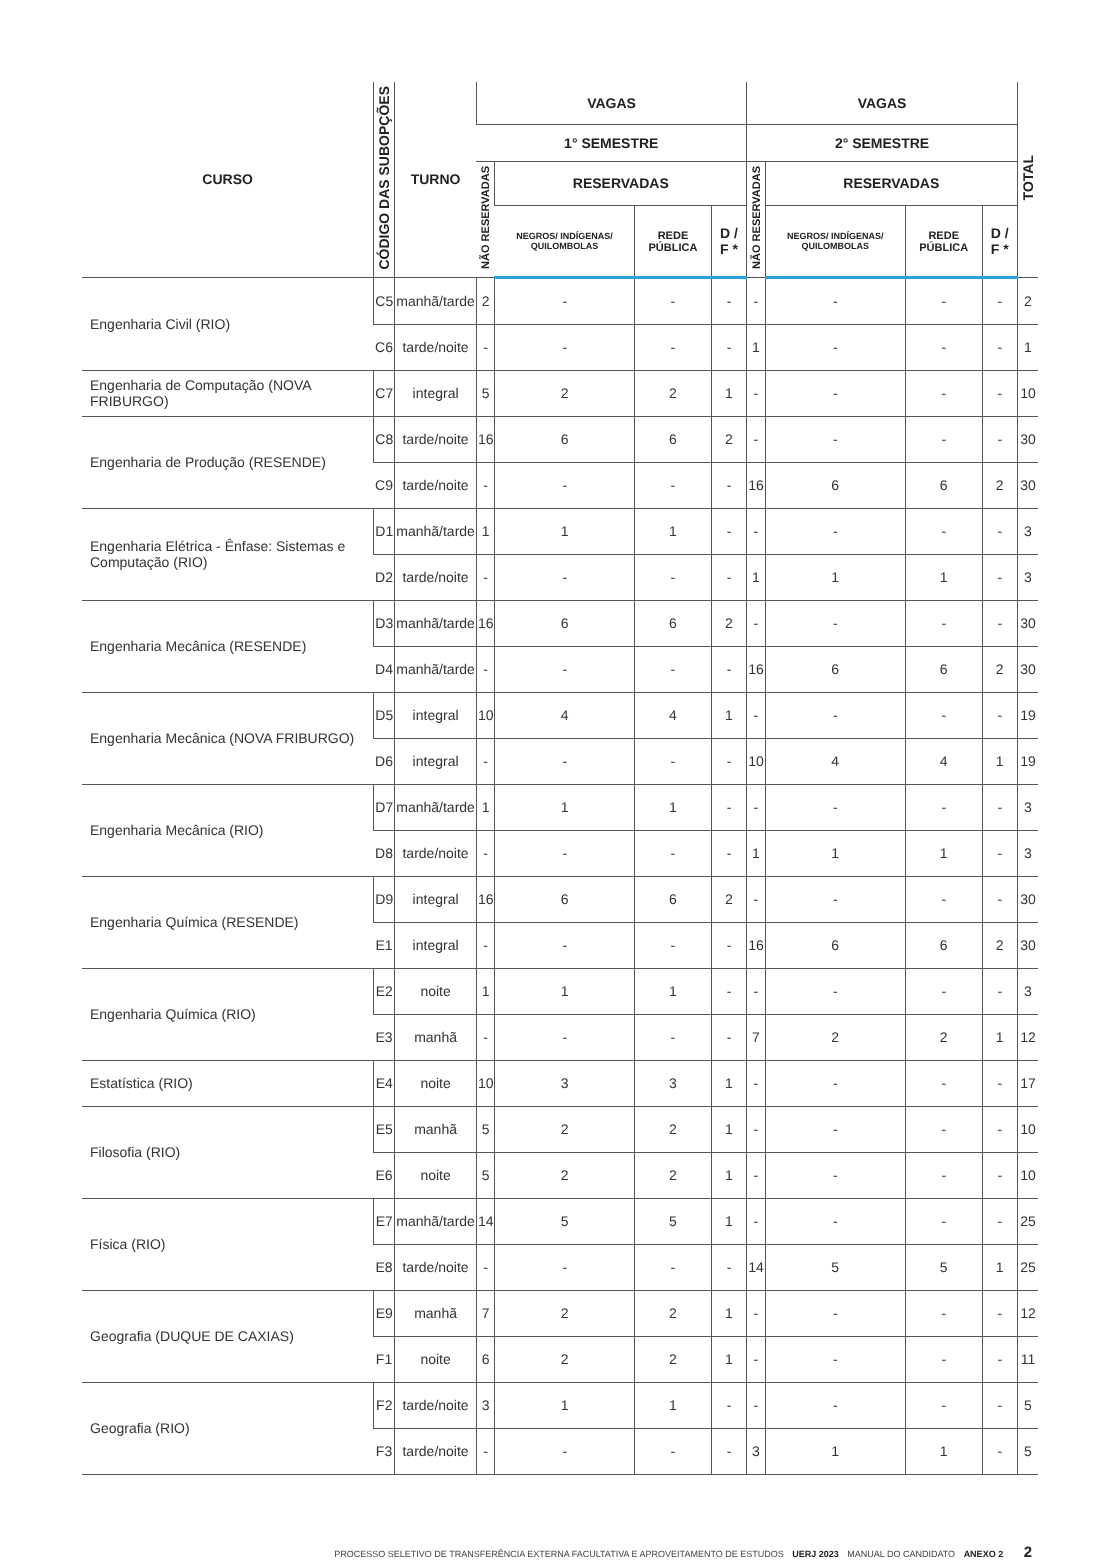| CURSO | CÓDIGO DAS SUBOPÇÕES | TURNO | VAGAS | | | | VAGAS | | | | TOTAL |
| --- | --- | --- | --- | --- | --- | --- | --- | --- | --- | --- | --- |
| | | | 1° SEMESTRE | | | | 2° SEMESTRE | | | | |
| | | | NÃO RESERVADAS | RESERVADAS | | | NÃO RESERVADAS | RESERVADAS | | | |
| | | | | NEGROS/ INDÍGENAS/ QUILOMBOLAS | REDE PÚBLICA | D / F * | | NEGROS/ INDÍGENAS/ QUILOMBOLAS | REDE PÚBLICA | D / F * | |
| Engenharia Civil (RIO) | C5 | manhã/tarde | 2 | - | - | - | - | - | - | - | 2 |
| | C6 | tarde/noite | - | - | - | - | 1 | - | - | - | 1 |
| Engenharia de Computação (NOVA FRIBURGO) | C7 | integral | 5 | 2 | 2 | 1 | - | - | - | - | 10 |
| Engenharia de Produção (RESENDE) | C8 | tarde/noite | 16 | 6 | 6 | 2 | - | - | - | - | 30 |
| | C9 | tarde/noite | - | - | - | - | 16 | 6 | 6 | 2 | 30 |
| Engenharia Elétrica - Ênfase: Sistemas e Computação (RIO) | D1 | manhã/tarde | 1 | 1 | 1 | - | - | - | - | - | 3 |
| | D2 | tarde/noite | - | - | - | - | 1 | 1 | 1 | - | 3 |
| Engenharia Mecânica (RESENDE) | D3 | manhã/tarde | 16 | 6 | 6 | 2 | - | - | - | - | 30 |
| | D4 | manhã/tarde | - | - | - | - | 16 | 6 | 6 | 2 | 30 |
| Engenharia Mecânica (NOVA FRIBURGO) | D5 | integral | 10 | 4 | 4 | 1 | - | - | - | - | 19 |
| | D6 | integral | - | - | - | - | 10 | 4 | 4 | 1 | 19 |
| Engenharia Mecânica (RIO) | D7 | manhã/tarde | 1 | 1 | 1 | - | - | - | - | - | 3 |
| | D8 | tarde/noite | - | - | - | - | 1 | 1 | 1 | - | 3 |
| Engenharia Química (RESENDE) | D9 | integral | 16 | 6 | 6 | 2 | - | - | - | - | 30 |
| | E1 | integral | - | - | - | - | 16 | 6 | 6 | 2 | 30 |
| Engenharia Química (RIO) | E2 | noite | 1 | 1 | 1 | - | - | - | - | - | 3 |
| | E3 | manhã | - | - | - | - | 7 | 2 | 2 | 1 | 12 |
| Estatística (RIO) | E4 | noite | 10 | 3 | 3 | 1 | - | - | - | - | 17 |
| Filosofia (RIO) | E5 | manhã | 5 | 2 | 2 | 1 | - | - | - | - | 10 |
| | E6 | noite | 5 | 2 | 2 | 1 | - | - | - | - | 10 |
| Física (RIO) | E7 | manhã/tarde | 14 | 5 | 5 | 1 | - | - | - | - | 25 |
| | E8 | tarde/noite | - | - | - | - | 14 | 5 | 5 | 1 | 25 |
| Geografia (DUQUE DE CAXIAS) | E9 | manhã | 7 | 2 | 2 | 1 | - | - | - | - | 12 |
| | F1 | noite | 6 | 2 | 2 | 1 | - | - | - | - | 11 |
| Geografia (RIO) | F2 | tarde/noite | 3 | 1 | 1 | - | - | - | - | - | 5 |
| | F3 | tarde/noite | - | - | - | - | 3 | 1 | 1 | - | 5 |
PROCESSO SELETIVO DE TRANSFERÊNCIA EXTERNA FACULTATIVA E APROVEITAMENTO DE ESTUDOS UERJ 2023 MANUAL DO CANDIDATO ANEXO 2 2